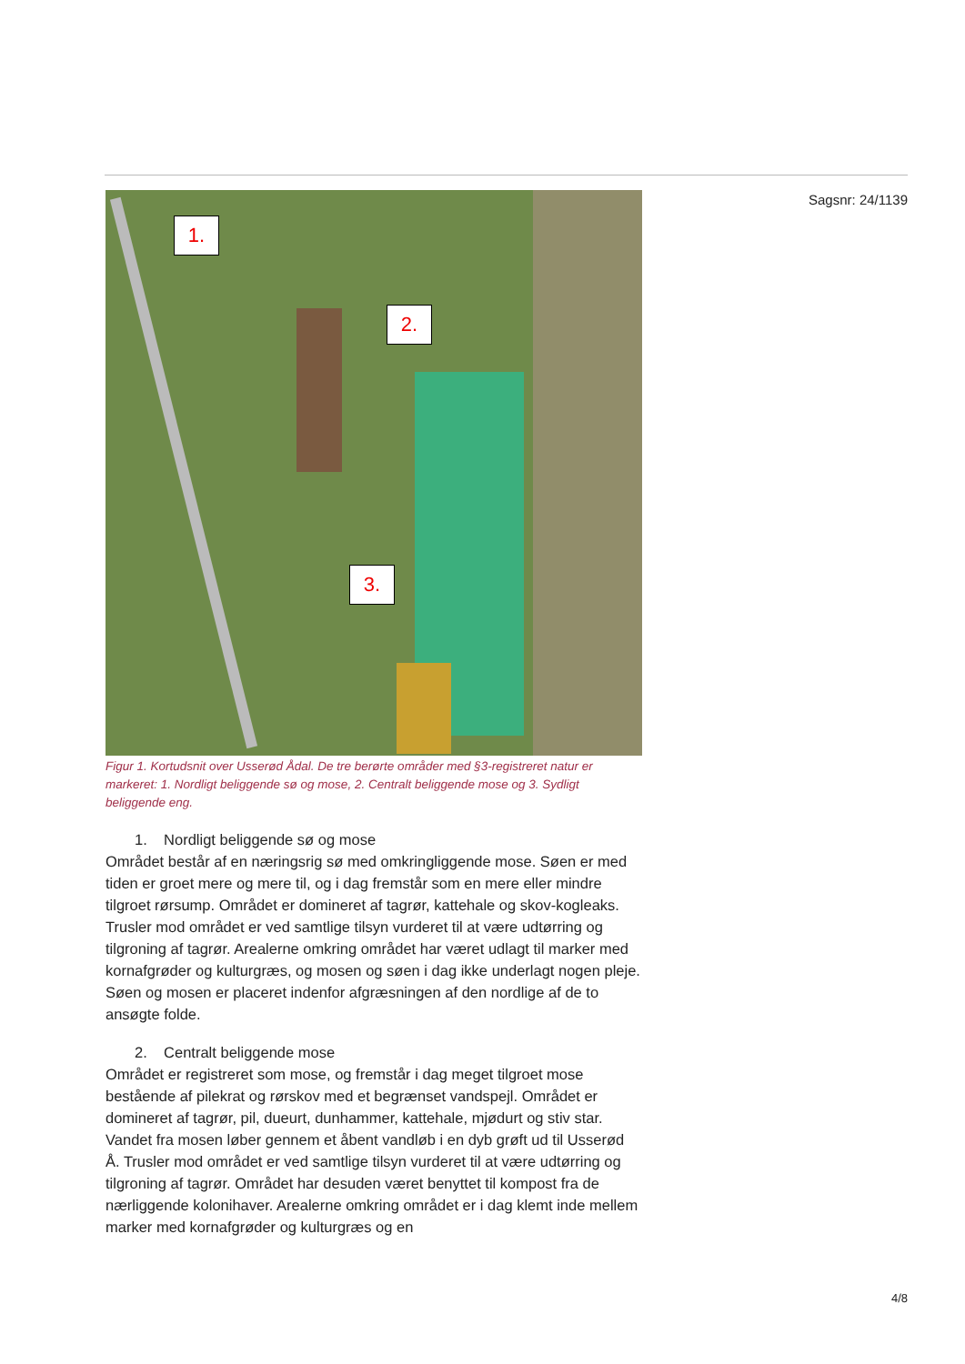1.
2.
3.
Figur 1. Kortudsnit over Usserød Ådal. De tre berørte områder med §3-registreret natur er markeret: 1. Nordligt beliggende sø og mose, 2. Centralt beliggende mose og 3. Sydligt beliggende eng.
1. Nordligt beliggende sø og mose
Området består af en næringsrig sø med omkringliggende mose. Søen er med tiden er groet mere og mere til, og i dag fremstår som en mere eller mindre tilgroet rørsump. Området er domineret af tagrør, kattehale og skov-kogleaks. Trusler mod området er ved samtlige tilsyn vurderet til at være udtørring og tilgroning af tagrør. Arealerne omkring området har været udlagt til marker med kornafgrøder og kulturgræs, og mosen og søen i dag ikke underlagt nogen pleje. Søen og mosen er placeret indenfor afgræsningen af den nordlige af de to ansøgte folde.
2. Centralt beliggende mose
Området er registreret som mose, og fremstår i dag meget tilgroet mose bestående af pilekrat og rørskov med et begrænset vandspejl. Området er domineret af tagrør, pil, dueurt, dunhammer, kattehale, mjødurt og stiv star. Vandet fra mosen løber gennem et åbent vandløb i en dyb grøft ud til Usserød Å. Trusler mod området er ved samtlige tilsyn vurderet til at være udtørring og tilgroning af tagrør. Området har desuden været benyttet til kompost fra de nærliggende kolonihaver. Arealerne omkring området er i dag klemt inde mellem marker med kornafgrøder og kulturgræs og en
Sagsnr: 24/1139
4/8